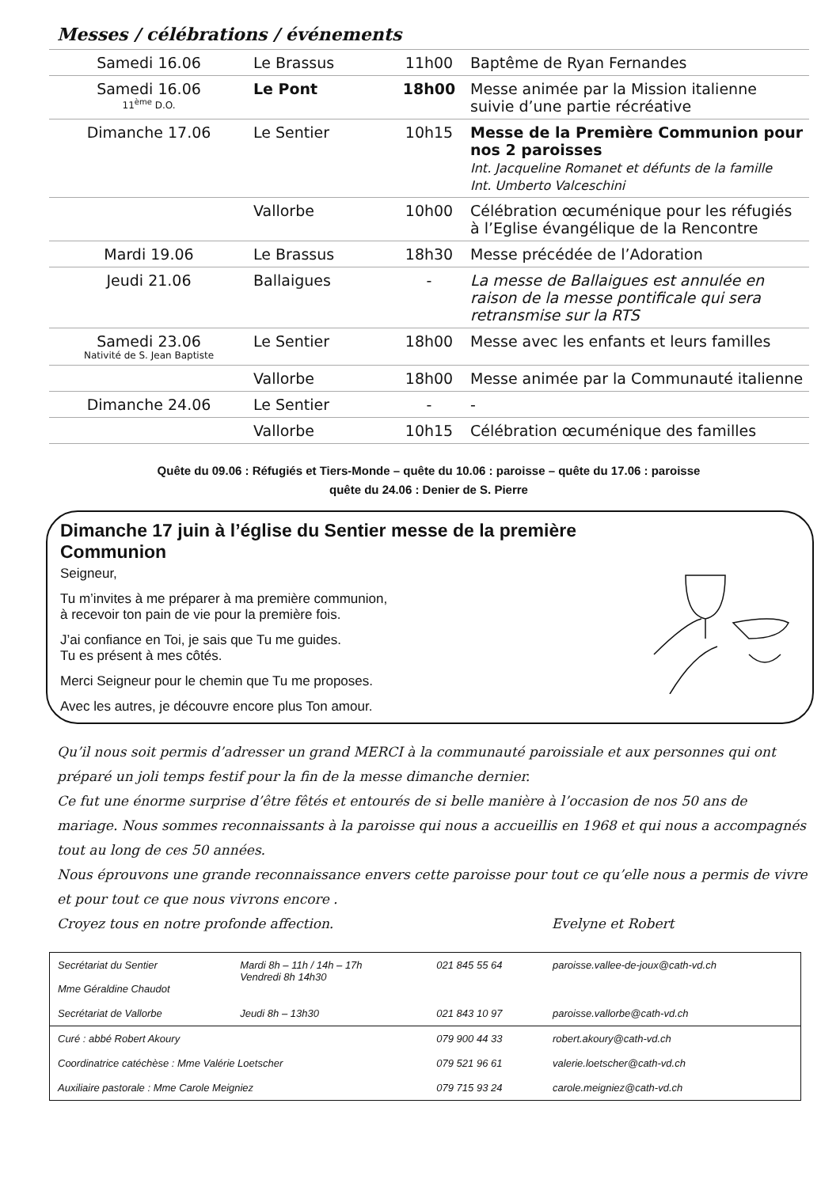Messes / célébrations / événements
| Samedi 16.06 | Le Brassus | 11h00 | Baptême de Ryan Fernandes |
| Samedi 16.06 11<sup>ème</sup> D.O. | Le Pont | 18h00 | Messe animée par la Mission italienne suivie d’une partie récréative |
| Dimanche 17.06 | Le Sentier | 10h15 | Messe de la Première Communion pour nos 2 paroisses Int. Jacqueline Romanet et défunts de la famille Int. Umberto Valceschini |
| | Vallorbe | 10h00 | Célébration œcuménique pour les réfugiés à l’Eglise évangélique de la Rencontre |
| Mardi 19.06 | Le Brassus | 18h30 | Messe précédée de l’Adoration |
| Jeudi 21.06 | Ballaigues | - | La messe de Ballaigues est annulée en raison de la messe pontificale qui sera retransmise sur la RTS |
| Samedi 23.06 Nativité de S. Jean Baptiste | Le Sentier | 18h00 | Messe avec les enfants et leurs familles |
| | Vallorbe | 18h00 | Messe animée par la Communauté italienne |
| Dimanche 24.06 | Le Sentier | - | - |
| | Vallorbe | 10h15 | Célébration œcuménique des familles |
Quête du 09.06 : Réfugiés et Tiers-Monde – quête du 10.06 : paroisse – quête du 17.06 : paroisse
quête du 24.06 : Denier de S. Pierre
Dimanche 17 juin à l’église du Sentier messe de la première Communion
Seigneur,
Tu m’invites à me préparer à ma première communion,
à recevoir ton pain de vie pour la première fois.
J’ai confiance en Toi, je sais que Tu me guides.
Tu es présent à mes côtés.
Merci Seigneur pour le chemin que Tu me proposes.
Avec les autres, je découvre encore plus Ton amour.
Qu’il nous soit permis d’adresser un grand MERCI à la communauté paroissiale et aux personnes qui ont préparé un joli temps festif pour la fin de la messe dimanche dernier.
Ce fut une énorme surprise d’être fêtés et entourés de si belle manière à l’occasion de nos 50 ans de mariage. Nous sommes reconnaissants à la paroisse qui nous a accueillis en 1968 et qui nous a accompagnés tout au long de ces 50 années.
Nous éprouvons une grande reconnaissance envers cette paroisse pour tout ce qu’elle nous a permis de vivre et pour tout ce que nous vivrons encore .
Croyez tous en notre profonde affection. Evelyne et Robert
| Secrétariat du Sentier Mme Géraldine Chaudot | Mardi 8h – 11h / 14h – 17h Vendredi 8h 14h30 | 021 845 55 64 | paroisse.vallee-de-joux@cath-vd.ch |
| Secrétariat de Vallorbe | Jeudi 8h – 13h30 | 021 843 10 97 | paroisse.vallorbe@cath-vd.ch |
| Curé : abbé Robert Akoury | | 079 900 44 33 | robert.akoury@cath-vd.ch |
| Coordinatrice catéchèse : Mme Valérie Loetscher | | 079 521 96 61 | valerie.loetscher@cath-vd.ch |
| Auxiliaire pastorale : Mme Carole Meigniez | | 079 715 93 24 | carole.meigniez@cath-vd.ch |